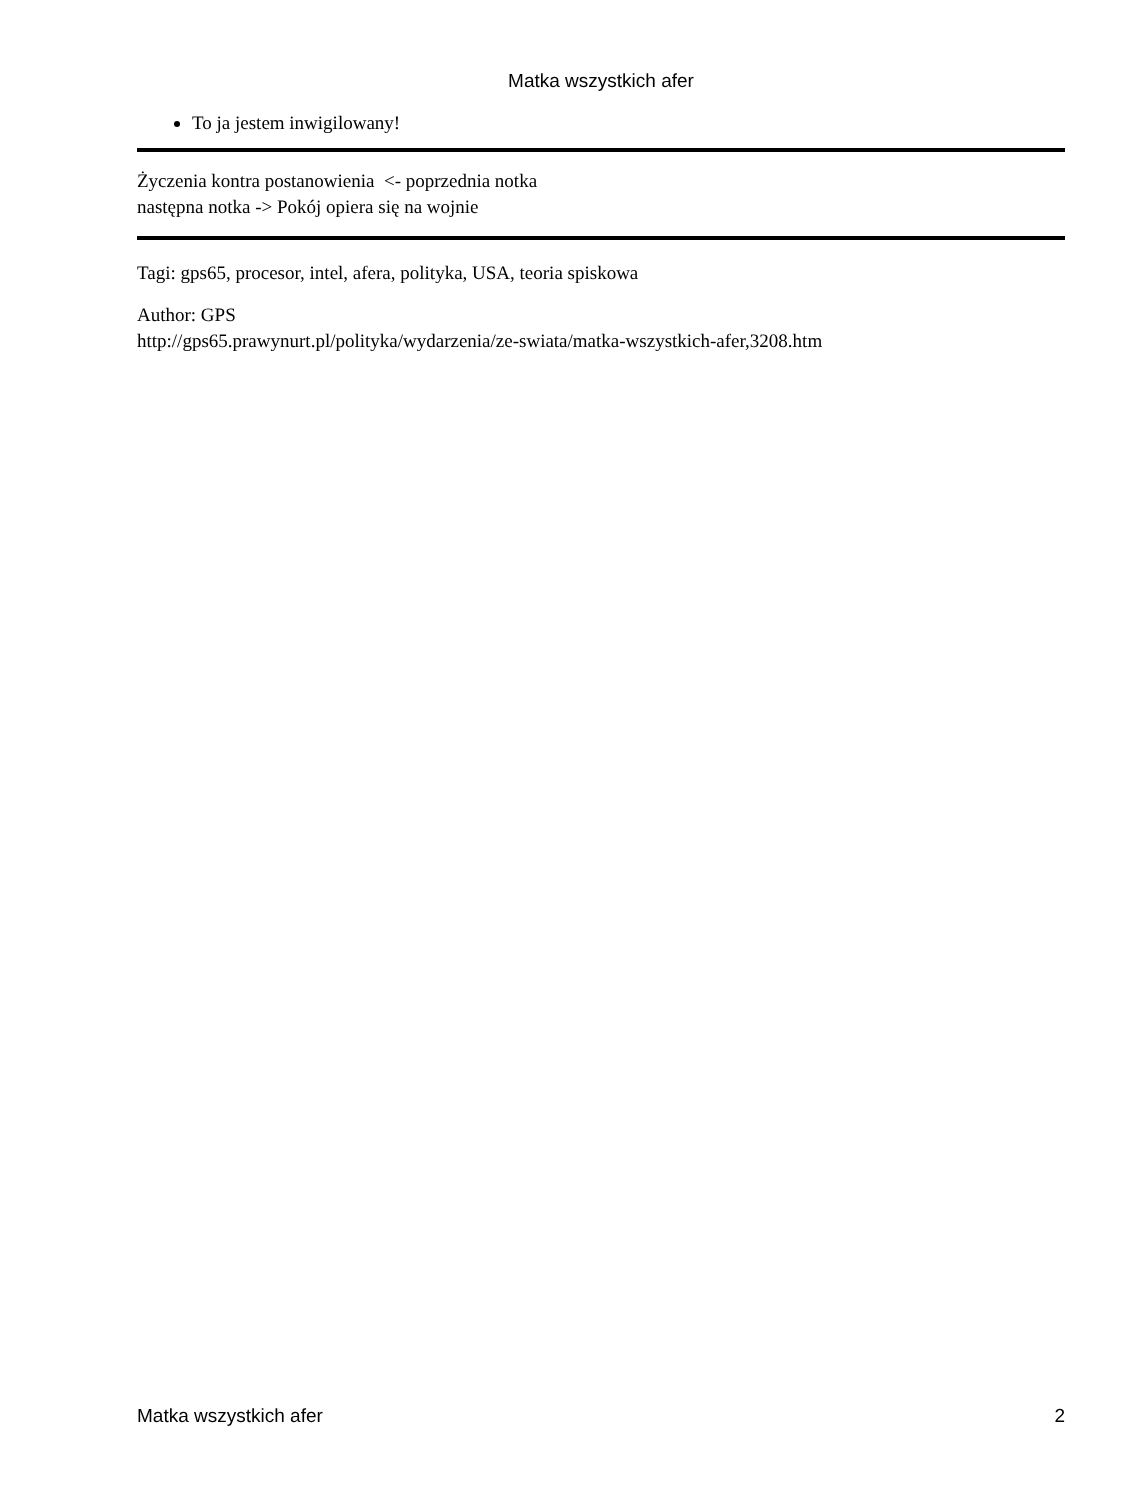Matka wszystkich afer
To ja jestem inwigilowany!
Życzenia kontra postanowienia <- poprzednia notka
następna notka -> Pokój opiera się na wojnie
Tagi: gps65, procesor, intel, afera, polityka, USA, teoria spiskowa
Author: GPS
http://gps65.prawynurt.pl/polityka/wydarzenia/ze-swiata/matka-wszystkich-afer,3208.htm
Matka wszystkich afer 2